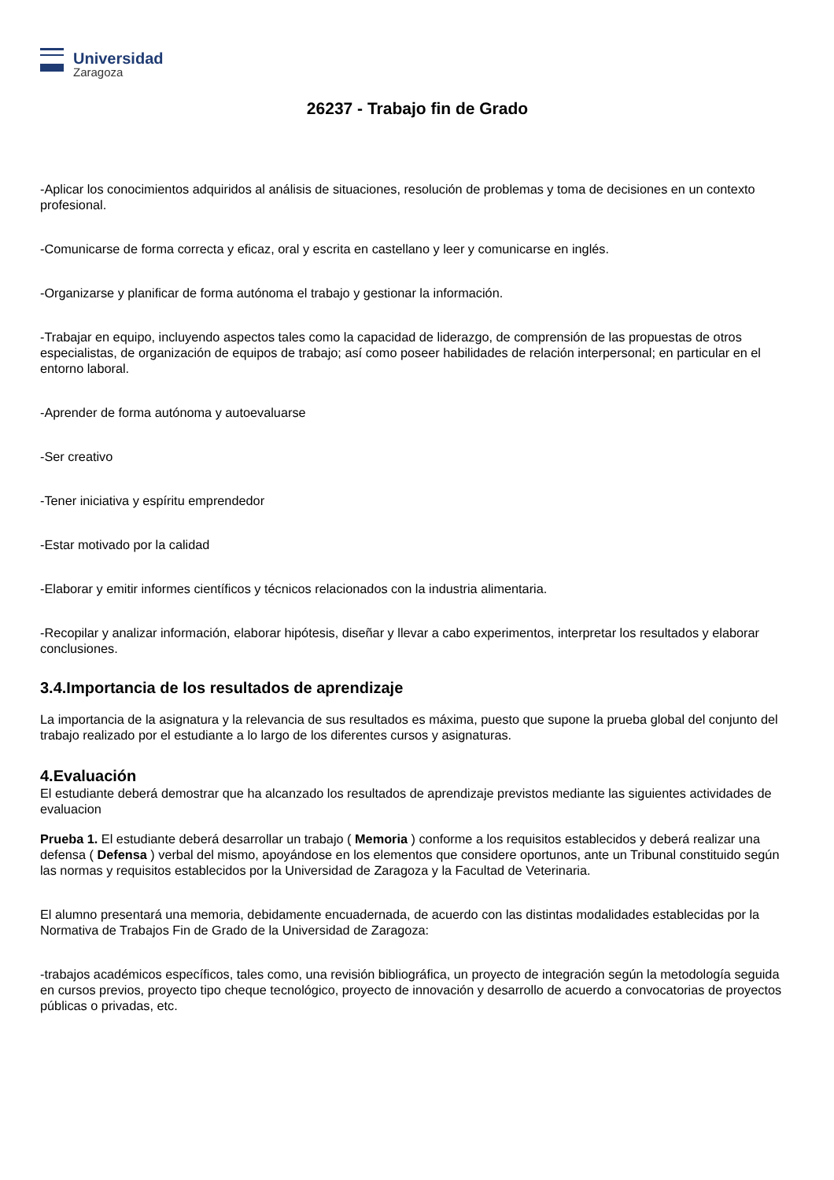Universidad
Zaragoza
26237 - Trabajo fin de Grado
-Aplicar los conocimientos adquiridos al análisis de situaciones, resolución de problemas y toma de decisiones en un contexto profesional.
-Comunicarse de forma correcta y eficaz, oral y escrita en castellano y leer y comunicarse en inglés.
-Organizarse y planificar de forma autónoma el trabajo y gestionar la información.
-Trabajar en equipo, incluyendo aspectos tales como la capacidad de liderazgo, de comprensión de las propuestas de otros especialistas, de organización de equipos de trabajo; así como poseer habilidades de relación interpersonal; en particular en el entorno laboral.
-Aprender de forma autónoma y autoevaluarse
-Ser creativo
-Tener iniciativa y espíritu emprendedor
-Estar motivado por la calidad
-Elaborar y emitir informes científicos y técnicos relacionados con la industria alimentaria.
-Recopilar y analizar información, elaborar hipótesis, diseñar y llevar a cabo experimentos, interpretar los resultados y elaborar conclusiones.
3.4.Importancia de los resultados de aprendizaje
La importancia de la asignatura y la relevancia de sus resultados es máxima, puesto que supone la prueba global del conjunto del trabajo realizado por el estudiante a lo largo de los diferentes cursos y asignaturas.
4.Evaluación
El estudiante deberá demostrar que ha alcanzado los resultados de aprendizaje previstos mediante las siguientes actividades de evaluacion
Prueba 1. El estudiante deberá desarrollar un trabajo ( Memoria ) conforme a los requisitos establecidos y deberá realizar una defensa ( Defensa ) verbal del mismo, apoyándose en los elementos que considere oportunos, ante un Tribunal constituido según las normas y requisitos establecidos por la Universidad de Zaragoza y la Facultad de Veterinaria.
El alumno presentará una memoria, debidamente encuadernada, de acuerdo con las distintas modalidades establecidas por la Normativa de Trabajos Fin de Grado de la Universidad de Zaragoza:
-trabajos académicos específicos, tales como, una revisión bibliográfica, un proyecto de integración según la metodología seguida en cursos previos, proyecto tipo cheque tecnológico, proyecto de innovación y desarrollo de acuerdo a convocatorias de proyectos públicas o privadas, etc.